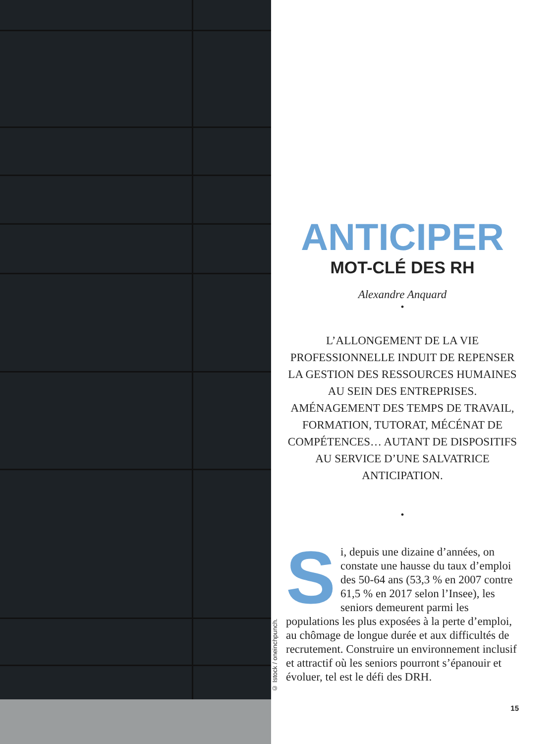© Istock / oneinchpunch.
ANTICIPER
MOT-CLÉ DES RH
Alexandre Anquard
•
L’ALLONGEMENT DE LA VIE PROFESSIONNELLE INDUIT DE REPENSER LA GESTION DES RESSOURCES HUMAINES AU SEIN DES ENTREPRISES. AMÉNAGEMENT DES TEMPS DE TRAVAIL, FORMATION, TUTORAT, MÉCÉNAT DE COMPÉTENCES… AUTANT DE DISPOSITIFS AU SERVICE D’UNE SALVATRICE ANTICIPATION.
•
Si, depuis une dizaine d’années, on constate une hausse du taux d’emploi des 50-64 ans (53,3 % en 2007 contre 61,5 % en 2017 selon l’Insee), les seniors demeurent parmi les populations les plus exposées à la perte d’emploi, au chômage de longue durée et aux difficultés de recrutement. Construire un environnement inclusif et attractif où les seniors pourront s’épanouir et évoluer, tel est le défi des DRH.
15